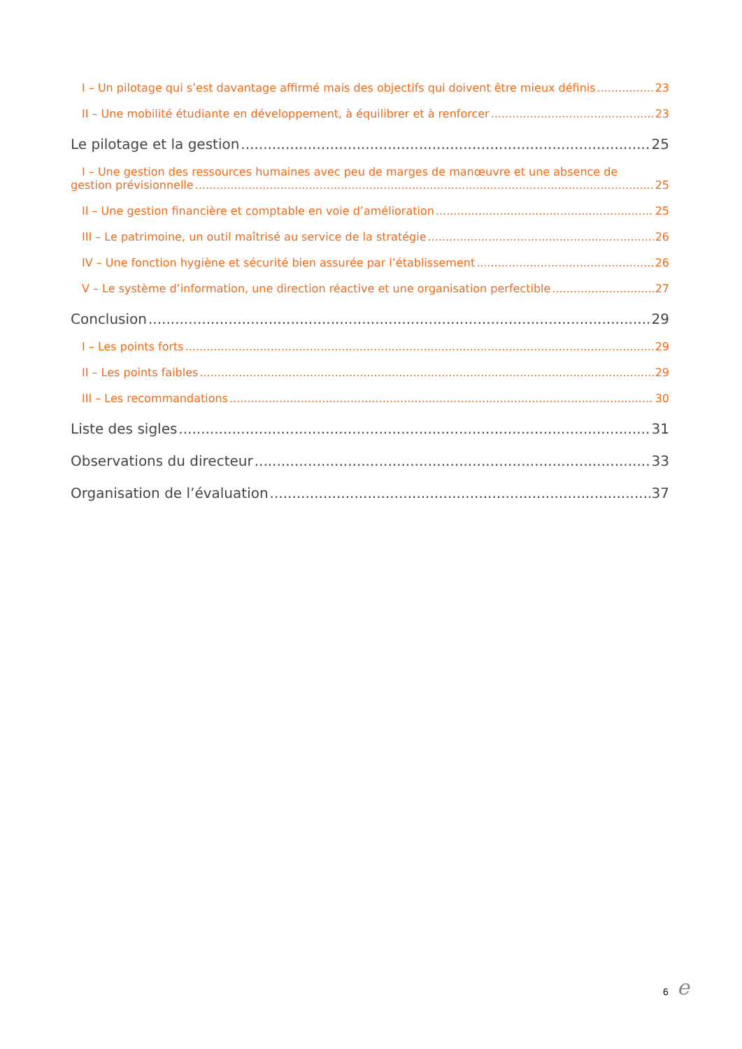I – Un pilotage qui s’est davantage affirmé mais des objectifs qui doivent être mieux définis 23
II – Une mobilité étudiante en développement, à équilibrer et à renforcer 23
Le pilotage et la gestion 25
I – Une gestion des ressources humaines avec peu de marges de manœuvre et une absence de
gestion prévisionnelle 25
II – Une gestion financière et comptable en voie d’amélioration 25
III – Le patrimoine, un outil maîtrisé au service de la stratégie 26
IV – Une fonction hygiène et sécurité bien assurée par l’établissement 26
V – Le système d’information, une direction réactive et une organisation perfectible 27
Conclusion 29
I – Les points forts 29
II – Les points faibles 29
III – Les recommandations 30
Liste des sigles 31
Observations du directeur 33
Organisation de l’évaluation 37
6 e